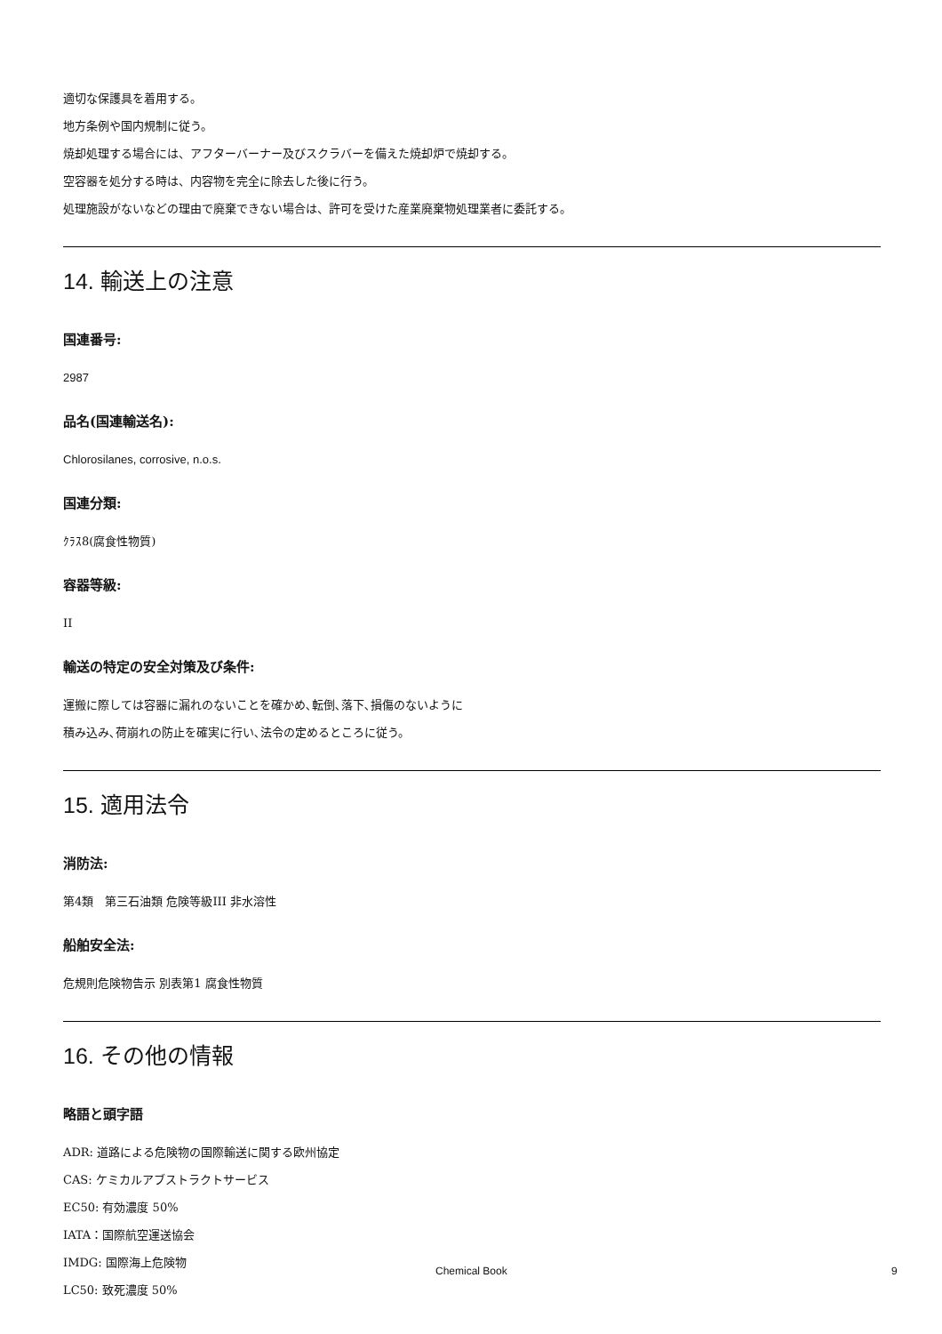適切な保護具を着用する。
地方条例や国内規制に従う。
焼却処理する場合には、アフターバーナー及びスクラバーを備えた焼却炉で焼却する。
空容器を処分する時は、内容物を完全に除去した後に行う。
処理施設がないなどの理由で廃棄できない場合は、許可を受けた産業廃棄物処理業者に委託する。
14. 輸送上の注意
国連番号:
2987
品名(国連輸送名):
Chlorosilanes, corrosive, n.o.s.
国連分類:
ｸﾗｽ8(腐食性物質)
容器等級:
II
輸送の特定の安全対策及び条件:
運搬に際しては容器に漏れのないことを確かめ､転倒､落下､損傷のないように
積み込み､荷崩れの防止を確実に行い､法令の定めるところに従う。
15. 適用法令
消防法:
第4類　第三石油類 危険等級III 非水溶性
船舶安全法:
危規則危険物告示 別表第1 腐食性物質
16. その他の情報
略語と頭字語
ADR: 道路による危険物の国際輸送に関する欧州協定
CAS: ケミカルアブストラクトサービス
EC50: 有効濃度 50%
IATA：国際航空運送協会
IMDG: 国際海上危険物
LC50: 致死濃度 50%
Chemical Book 9